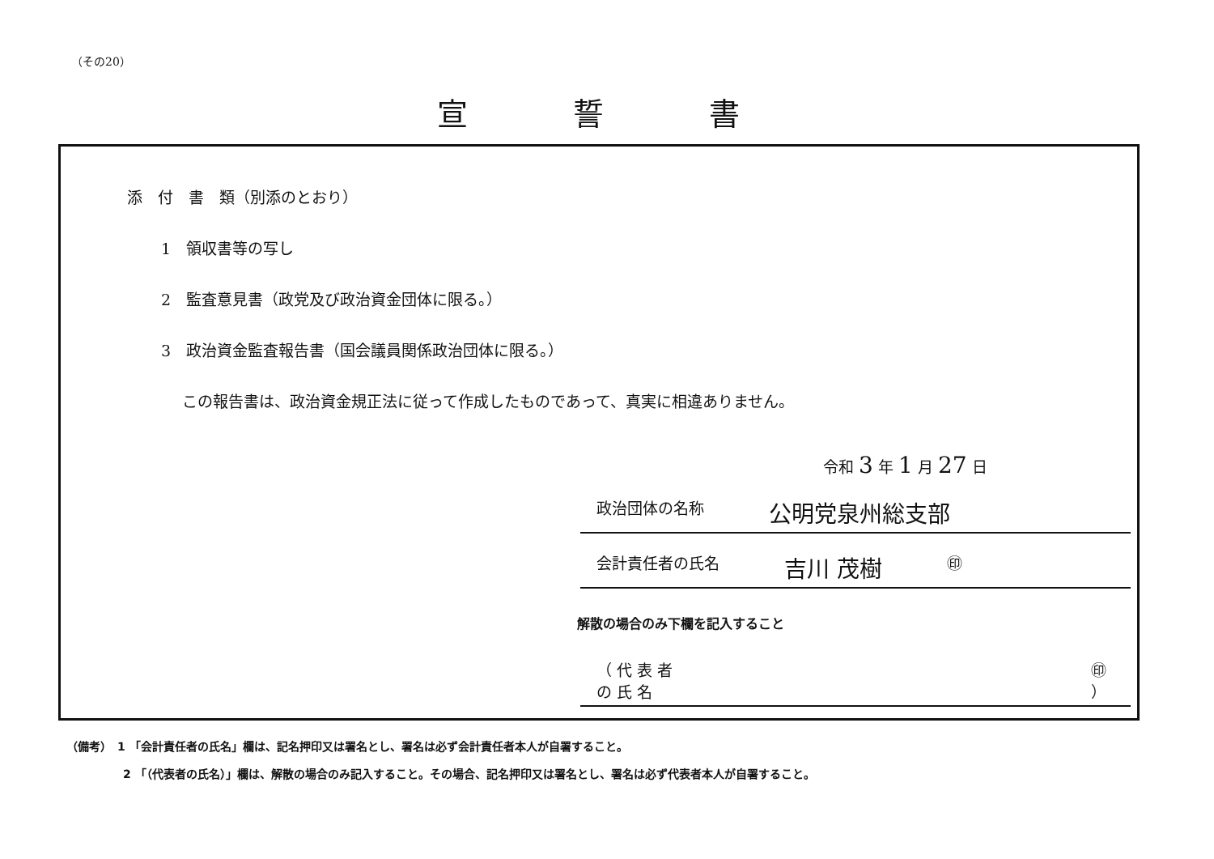（その20）
宣誓書
添　付　書　類（別添のとおり）
1　領収書等の写し
2　監査意見書（政党及び政治資金団体に限る。）
3　政治資金監査報告書（国会議員関係政治団体に限る。）
この報告書は、政治資金規正法に従って作成したものであって、真実に相違ありません。
令和 3 年 1 月 27 日
政治団体の名称 公明党泉州総支部
会計責任者の氏名 吉川 茂樹 ㊞
解散の場合のみ下欄を記入すること
（ 代 表 者 の 氏 名 ㊞ ）
（備考）　1 「会計責任者の氏名」欄は、記名押印又は署名とし、署名は必ず会計責任者本人が自署すること。
2 「（代表者の氏名）」欄は、解散の場合のみ記入すること。その場合、記名押印又は署名とし、署名は必ず代表者本人が自署すること。